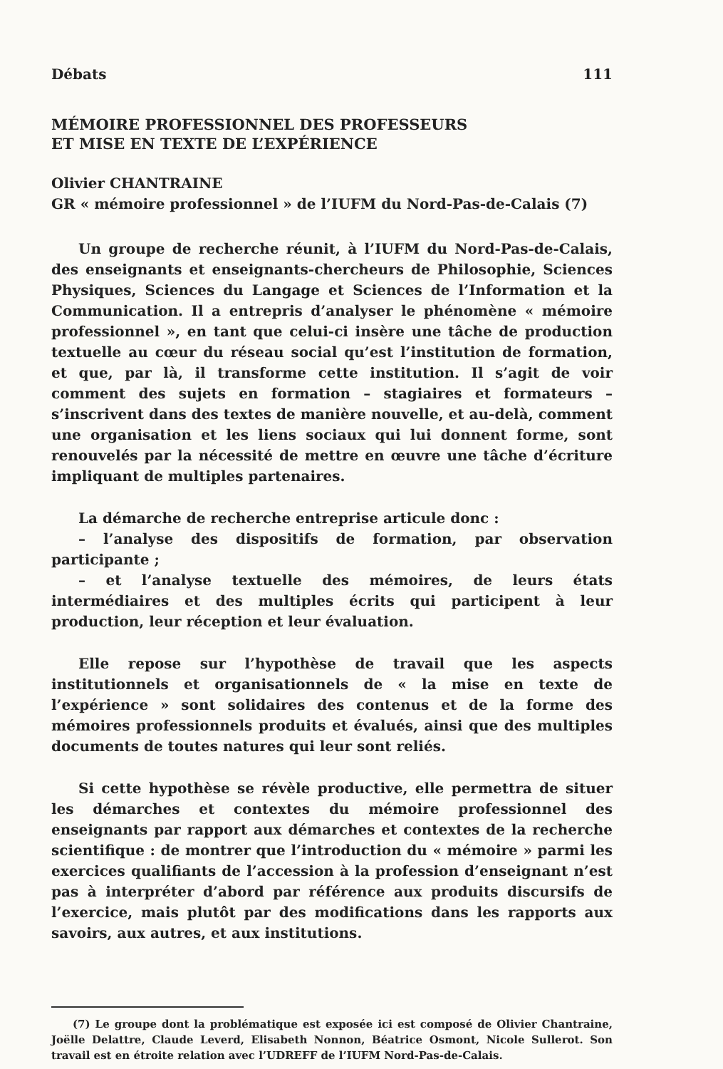Débats 111
MÉMOIRE PROFESSIONNEL DES PROFESSEURS
ET MISE EN TEXTE DE L’EXPÉRIENCE
Olivier CHANTRAINE
GR « mémoire professionnel » de l’IUFM du Nord-Pas-de-Calais (7)
Un groupe de recherche réunit, à l’IUFM du Nord-Pas-de-Calais, des enseignants et enseignants-chercheurs de Philosophie, Sciences Physiques, Sciences du Langage et Sciences de l’Information et la Communication. Il a entrepris d’analyser le phénomène « mémoire professionnel », en tant que celui-ci insère une tâche de production textuelle au cœur du réseau social qu’est l’institution de formation, et que, par là, il transforme cette institution. Il s’agit de voir comment des sujets en formation – stagiaires et formateurs – s’inscrivent dans des textes de manière nouvelle, et au-delà, comment une organisation et les liens sociaux qui lui donnent forme, sont renouvelés par la nécessité de mettre en œuvre une tâche d’écriture impliquant de multiples partenaires.
La démarche de recherche entreprise articule donc :
– l’analyse des dispositifs de formation, par observation participante ;
– et l’analyse textuelle des mémoires, de leurs états intermédiaires et des multiples écrits qui participent à leur production, leur réception et leur évaluation.
Elle repose sur l’hypothèse de travail que les aspects institutionnels et organisationnels de « la mise en texte de l’expérience » sont solidaires des contenus et de la forme des mémoires professionnels produits et évalués, ainsi que des multiples documents de toutes natures qui leur sont reliés.
Si cette hypothèse se révèle productive, elle permettra de situer les démarches et contextes du mémoire professionnel des enseignants par rapport aux démarches et contextes de la recherche scientifique : de montrer que l’introduction du « mémoire » parmi les exercices qualifiants de l’accession à la profession d’enseignant n’est pas à interpréter d’abord par référence aux produits discursifs de l’exercice, mais plutôt par des modifications dans les rapports aux savoirs, aux autres, et aux institutions.
(7) Le groupe dont la problématique est exposée ici est composé de Olivier Chantraine, Joëlle Delattre, Claude Leverd, Elisabeth Nonnon, Béatrice Osmont, Nicole Sullerot. Son travail est en étroite relation avec l’UDREFF de l’IUFM Nord-Pas-de-Calais.